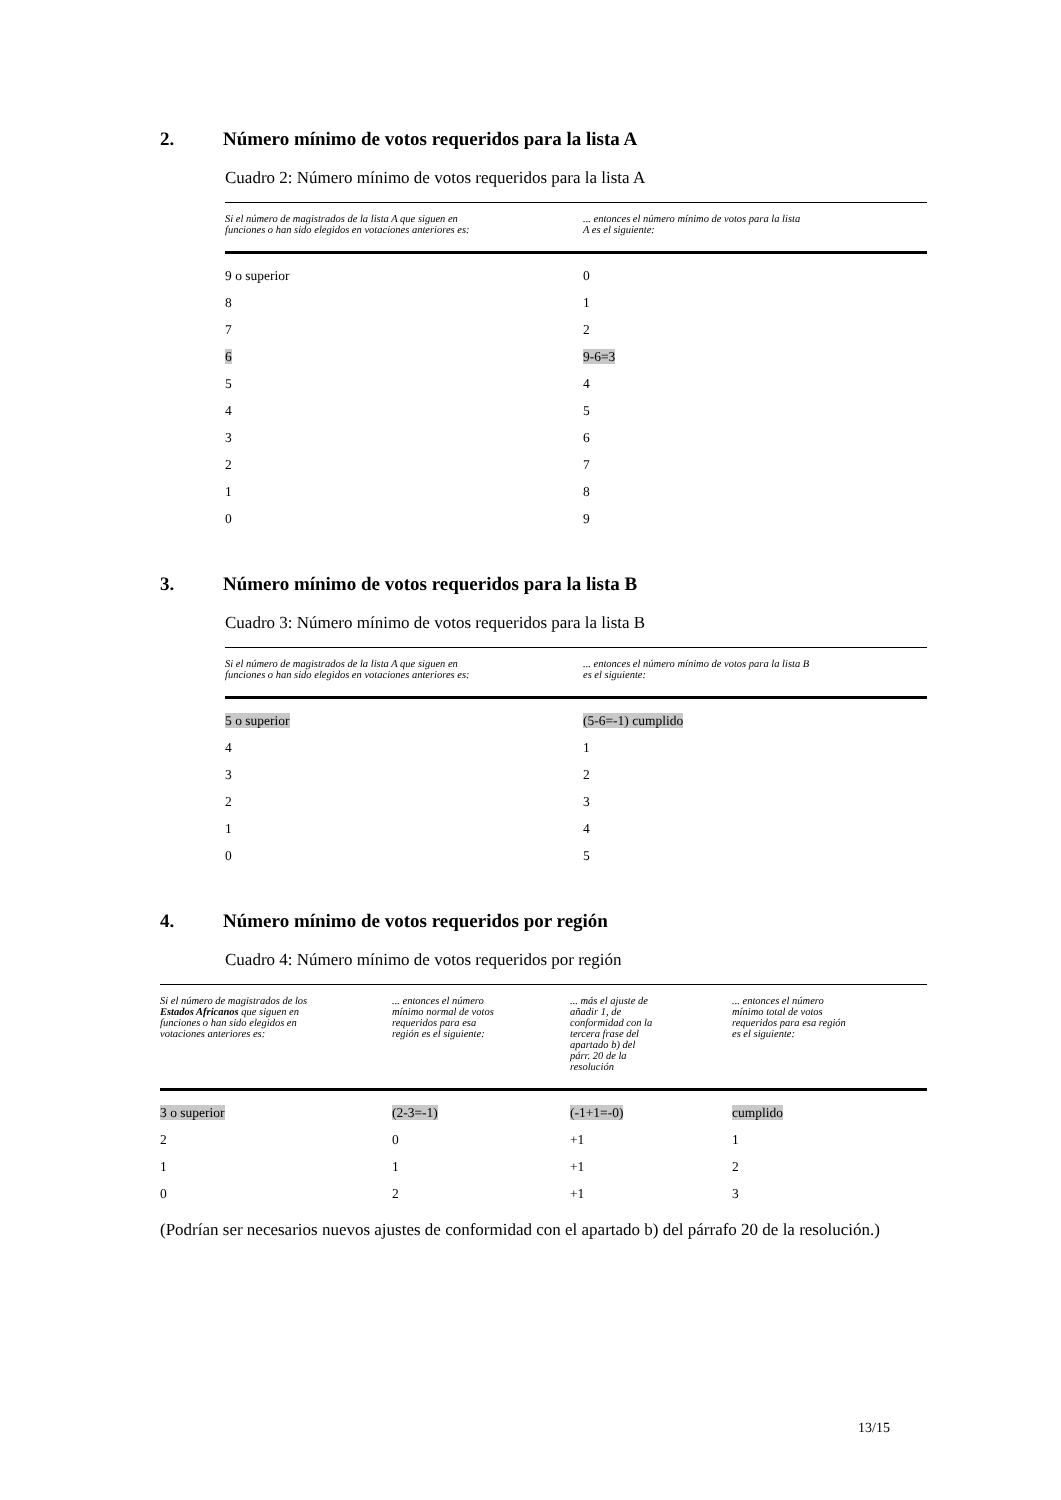2. Número mínimo de votos requeridos para la lista A
Cuadro 2: Número mínimo de votos requeridos para la lista A
| Si el número de magistrados de la lista A que siguen en funciones o han sido elegidos en votaciones anteriores es: | ... entonces el número mínimo de votos para la lista A es el siguiente: |
| --- | --- |
| 9 o superior | 0 |
| 8 | 1 |
| 7 | 2 |
| 6 | 9-6=3 |
| 5 | 4 |
| 4 | 5 |
| 3 | 6 |
| 2 | 7 |
| 1 | 8 |
| 0 | 9 |
3. Número mínimo de votos requeridos para la lista B
Cuadro 3: Número mínimo de votos requeridos para la lista B
| Si el número de magistrados de la lista A que siguen en funciones o han sido elegidos en votaciones anteriores es: | ... entonces el número mínimo de votos para la lista B es el siguiente: |
| --- | --- |
| 5 o superior | (5-6=-1) cumplido |
| 4 | 1 |
| 3 | 2 |
| 2 | 3 |
| 1 | 4 |
| 0 | 5 |
4. Número mínimo de votos requeridos por región
Cuadro 4: Número mínimo de votos requeridos por región
| Si el número de magistrados de los Estados Africanos que siguen en funciones o han sido elegidos en votaciones anteriores es: | ... entonces el número mínimo normal de votos requeridos para esa región es el siguiente: | ... más el ajuste de añadir 1, de conformidad con la tercera frase del apartado b) del párr. 20 de la resolución | ... entonces el número mínimo total de votos requeridos para esa región es el siguiente: |
| --- | --- | --- | --- |
| 3 o superior | (2-3=-1) | (-1+1=-0) | cumplido |
| 2 | 0 | +1 | 1 |
| 1 | 1 | +1 | 2 |
| 0 | 2 | +1 | 3 |
(Podrían ser necesarios nuevos ajustes de conformidad con el apartado b) del párrafo 20 de la resolución.)
13/15